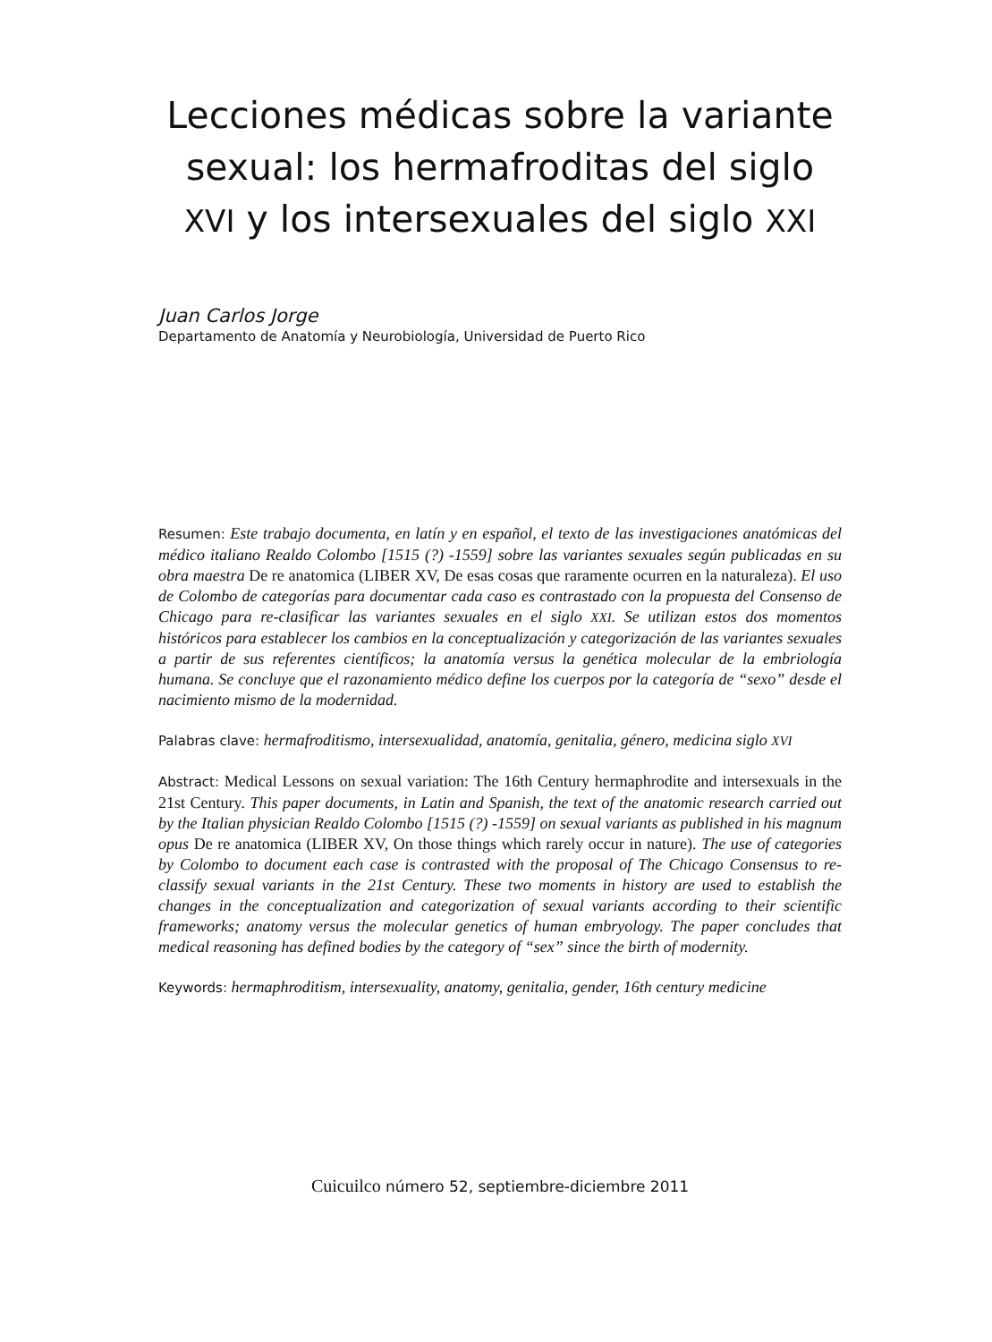Lecciones médicas sobre la variante sexual: los hermafroditas del siglo XVI y los intersexuales del siglo XXI
Juan Carlos Jorge
Departamento de Anatomía y Neurobiología, Universidad de Puerto Rico
Resumen: Este trabajo documenta, en latín y en español, el texto de las investigaciones anatómicas del médico italiano Realdo Colombo [1515 (?) -1559] sobre las variantes sexuales según publicadas en su obra maestra De re anatomica (LIBER XV, De esas cosas que raramente ocurren en la naturaleza). El uso de Colombo de categorías para documentar cada caso es contrastado con la propuesta del Consenso de Chicago para re-clasificar las variantes sexuales en el siglo XXI. Se utilizan estos dos momentos históricos para establecer los cambios en la conceptualización y categorización de las variantes sexuales a partir de sus referentes científicos; la anatomía versus la genética molecular de la embriología humana. Se concluye que el razonamiento médico define los cuerpos por la categoría de “sexo” desde el nacimiento mismo de la modernidad.
Palabras clave: hermafroditismo, intersexualidad, anatomía, genitalia, género, medicina siglo XVI
Abstract: Medical Lessons on sexual variation: The 16th Century hermaphrodite and intersexuals in the 21st Century. This paper documents, in Latin and Spanish, the text of the anatomic research carried out by the Italian physician Realdo Colombo [1515 (?) -1559] on sexual variants as published in his magnum opus De re anatomica (LIBER XV, On those things which rarely occur in nature). The use of categories by Colombo to document each case is contrasted with the proposal of The Chicago Consensus to re-classify sexual variants in the 21st Century. These two moments in history are used to establish the changes in the conceptualization and categorization of sexual variants according to their scientific frameworks; anatomy versus the molecular genetics of human embryology. The paper concludes that medical reasoning has defined bodies by the category of “sex” since the birth of modernity.
Keywords: hermaphroditism, intersexuality, anatomy, genitalia, gender, 16th century medicine
Cuicuilco número 52, septiembre-diciembre 2011